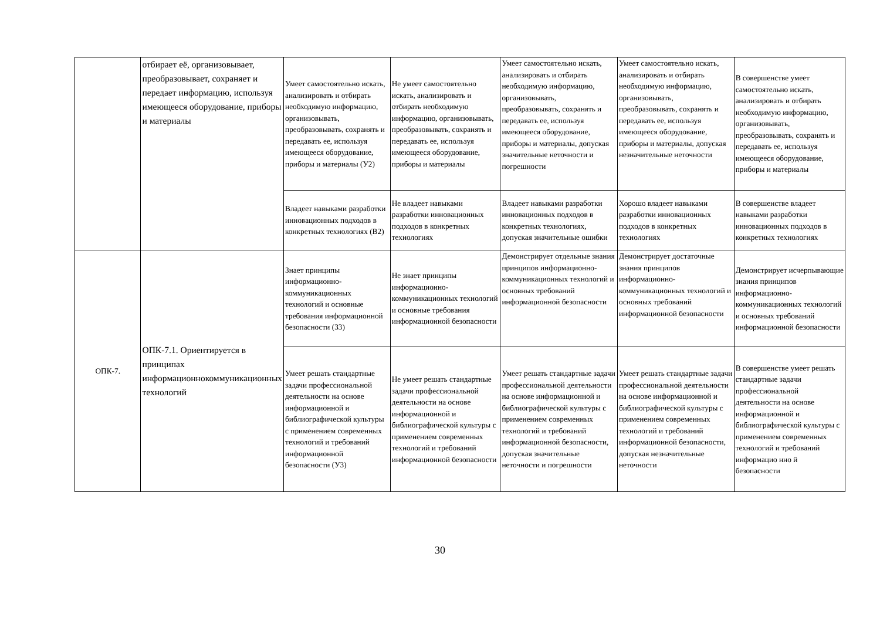| | отбирает её, организовывает, преобразовывает, сохраняет и передает информацию, используя имеющееся оборудование, приборы и материалы | Умеет самостоятельно искать, анализировать и отбирать необходимую информацию, организовывать, преобразовывать, сохранять и передавать ее, используя имеющееся оборудование, приборы и материалы (У2) | Не умеет самостоятельно искать, анализировать и отбирать необходимую информацию, организовывать, преобразовывать, сохранять и передавать ее, используя имеющееся оборудование, приборы и материалы | Умеет самостоятельно искать, анализировать и отбирать необходимую информацию, организовывать, преобразовывать, сохранять и передавать ее, используя имеющееся оборудование, приборы и материалы, допуская значительные неточности и погрешности | Умеет самостоятельно искать, анализировать и отбирать необходимую информацию, организовывать, преобразовывать, сохранять и передавать ее, используя имеющееся оборудование, приборы и материалы, допуская незначительные неточности | В совершенстве умеет самостоятельно искать, анализировать и отбирать необходимую информацию, организовывать, преобразовывать, сохранять и передавать ее, используя имеющееся оборудование, приборы и материалы |
| | | Владеет навыками разработки инновационных подходов в конкретных технологиях (В2) | Не владеет навыками разработки инновационных подходов в конкретных технологиях | Владеет навыками разработки инновационных подходов в конкретных технологиях, допуская значительные ошибки | Хорошо владеет навыками разработки инновационных подходов в конкретных технологиях | В совершенстве владеет навыками разработки инновационных подходов в конкретных технологиях |
| ОПК-7. | ОПК-7.1. Ориентируется в принципах информационнокоммуникационных технологий | Знает принципы информационно-коммуникационных технологий и основные требования информационной безопасности (З3) | Не знает принципы информационно-коммуникационных технологий и основные требования информационной безопасности | Демонстрирует отдельные знания принципов информационно-коммуникационных технологий и основных требований информационной безопасности | Демонстрирует достаточные знания принципов информационно-коммуникационных технологий и основных требований информационной безопасности | Демонстрирует исчерпывающие знания принципов информационно-коммуникационных технологий и основных требований информационной безопасности |
| | | Умеет решать стандартные задачи профессиональной деятельности на основе информационной и библиографической культуры с применением современных технологий и требований информационной безопасности (У3) | Не умеет решать стандартные задачи профессиональной деятельности на основе информационной и библиографической культуры с применением современных технологий и требований информационной безопасности | Умеет решать стандартные задачи профессиональной деятельности на основе информационной и библиографической культуры с применением современных технологий и требований информационной безопасности, допуская значительные неточности и погрешности | Умеет решать стандартные задачи профессиональной деятельности на основе информационной и библиографической культуры с применением современных технологий и требований информационной безопасности, допуская незначительные неточности | В совершенстве умеет решать стандартные задачи профессиональной деятельности на основе информационной и библиографической культуры с применением современных технологий и требований информацио нно й безопасности |
30